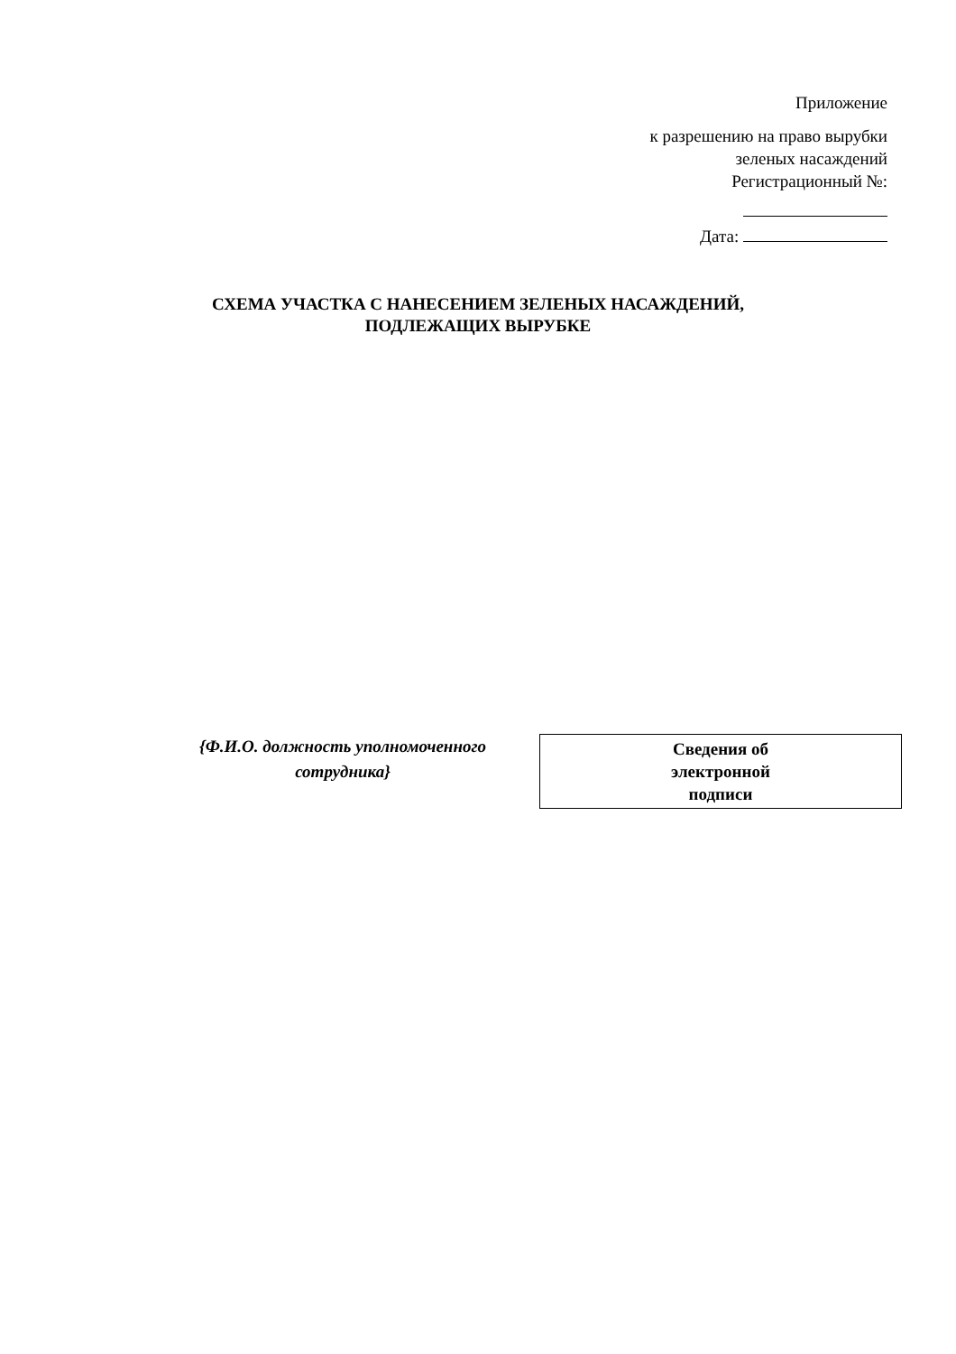Приложение
к разрешению на право вырубки
зеленых насаждений
Регистрационный №:
Дата:
СХЕМА УЧАСТКА С НАНЕСЕНИЕМ ЗЕЛЕНЫХ НАСАЖДЕНИЙ,
ПОДЛЕЖАЩИХ ВЫРУБКЕ
{Ф.И.О. должность уполномоченного сотрудника}
Сведения об
электронной
подписи